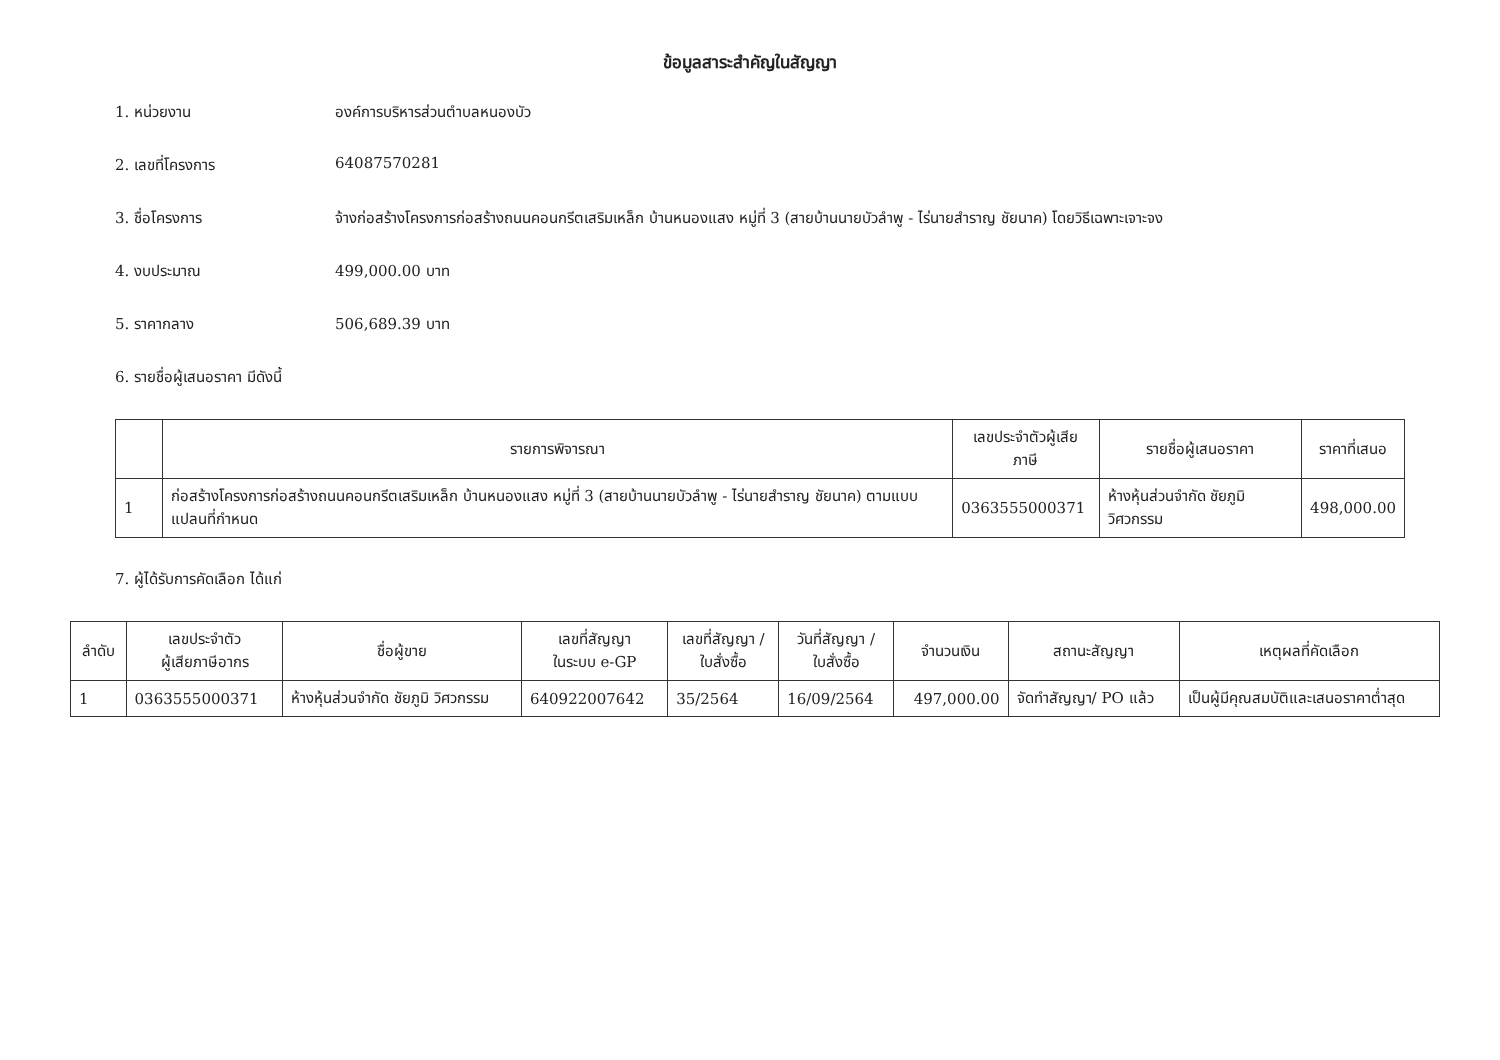ข้อมูลสาระสำคัญในสัญญา
1. หน่วยงาน องค์การบริหารส่วนตำบลหนองบัว
2. เลขที่โครงการ 64087570281
3. ชื่อโครงการ จ้างก่อสร้างโครงการก่อสร้างถนนคอนกรีตเสริมเหล็ก บ้านหนองแสง หมู่ที่ 3 (สายบ้านนายบัวลำพู - ไร่นายสำราญ ชัยนาค) โดยวิธีเฉพาะเจาะจง
4. งบประมาณ 499,000.00 บาท
5. ราคากลาง 506,689.39 บาท
6. รายชื่อผู้เสนอราคา มีดังนี้
| | รายการพิจารณา | เลขประจำตัวผู้เสียภาษี | รายชื่อผู้เสนอราคา | ราคาที่เสนอ |
| --- | --- | --- | --- | --- |
| 1 | ก่อสร้างโครงการก่อสร้างถนนคอนกรีตเสริมเหล็ก บ้านหนองแสง หมู่ที่ 3 (สายบ้านนายบัวลำพู - ไร่นายสำราญ ชัยนาค) ตามแบบแปลนที่กำหนด | 0363555000371 | ห้างหุ้นส่วนจำกัด ชัยภูมิ วิศวกรรม | 498,000.00 |
7. ผู้ได้รับการคัดเลือก ได้แก่
| ลำดับ | เลขประจำตัว ผู้เสียภาษีอากร | ชื่อผู้ขาย | เลขที่สัญญา ในระบบ e-GP | เลขที่สัญญา / ใบสั่งซื้อ | วันที่สัญญา / ใบสั่งซื้อ | จำนวนเงิน | สถานะสัญญา | เหตุผลที่คัดเลือก |
| --- | --- | --- | --- | --- | --- | --- | --- | --- |
| 1 | 0363555000371 | ห้างหุ้นส่วนจำกัด ชัยภูมิ วิศวกรรม | 640922007642 | 35/2564 | 16/09/2564 | 497,000.00 | จัดทำสัญญา/ PO แล้ว | เป็นผู้มีคุณสมบัติและเสนอราคาต่ำสุด |